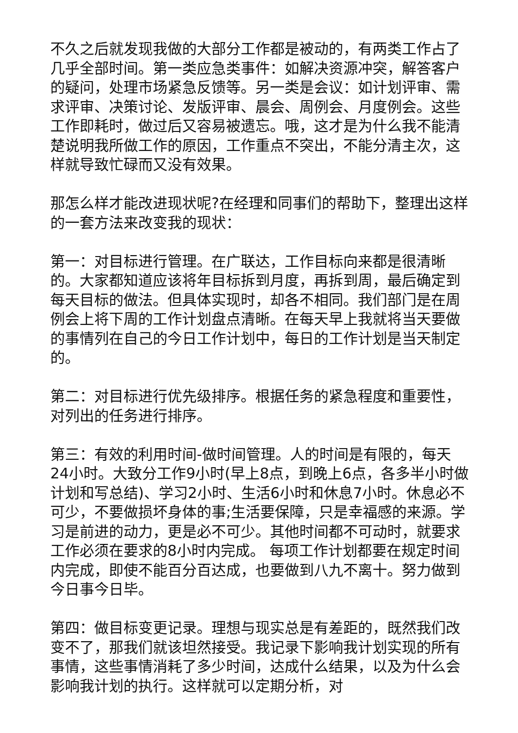不久之后就发现我做的大部分工作都是被动的，有两类工作占了几乎全部时间。第一类应急类事件：如解决资源冲突，解答客户的疑问，处理市场紧急反馈等。另一类是会议：如计划评审、需求评审、决策讨论、发版评审、晨会、周例会、月度例会。这些工作即耗时，做过后又容易被遗忘。哦，这才是为什么我不能清楚说明我所做工作的原因，工作重点不突出，不能分清主次，这样就导致忙碌而又没有效果。
那怎么样才能改进现状呢?在经理和同事们的帮助下，整理出这样的一套方法来改变我的现状：
第一：对目标进行管理。在广联达，工作目标向来都是很清晰的。大家都知道应该将年目标拆到月度，再拆到周，最后确定到每天目标的做法。但具体实现时，却各不相同。我们部门是在周例会上将下周的工作计划盘点清晰。在每天早上我就将当天要做的事情列在自己的今日工作计划中，每日的工作计划是当天制定的。
第二：对目标进行优先级排序。根据任务的紧急程度和重要性，对列出的任务进行排序。
第三：有效的利用时间-做时间管理。人的时间是有限的，每天24小时。大致分工作9小时(早上8点，到晚上6点，各多半小时做计划和写总结)、学习2小时、生活6小时和休息7小时。休息必不可少，不要做损坏身体的事;生活要保障，只是幸福感的来源。学习是前进的动力，更是必不可少。其他时间都不可动时，就要求工作必须在要求的8小时内完成。 每项工作计划都要在规定时间内完成，即使不能百分百达成，也要做到八九不离十。努力做到今日事今日毕。
第四：做目标变更记录。理想与现实总是有差距的，既然我们改变不了，那我们就该坦然接受。我记录下影响我计划实现的所有事情，这些事情消耗了多少时间，达成什么结果，以及为什么会影响我计划的执行。这样就可以定期分析，对